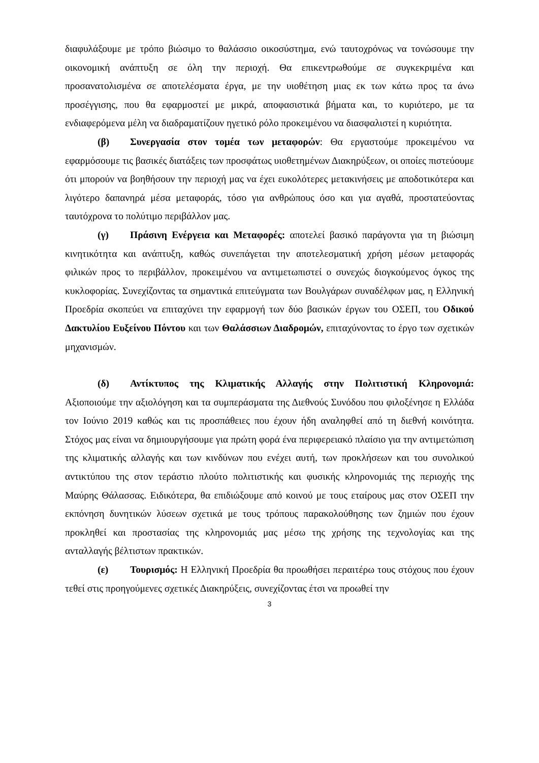διαφυλάξουμε με τρόπο βιώσιμο το θαλάσσιο οικοσύστημα, ενώ ταυτοχρόνως να τονώσουμε την οικονομική ανάπτυξη σε όλη την περιοχή. Θα επικεντρωθούμε σε συγκεκριμένα και προσανατολισμένα σε αποτελέσματα έργα, με την υιοθέτηση μιας εκ των κάτω προς τα άνω προσέγγισης, που θα εφαρμοστεί με μικρά, αποφασιστικά βήματα και, το κυριότερο, με τα ενδιαφερόμενα μέλη να διαδραματίζουν ηγετικό ρόλο προκειμένου να διασφαλιστεί η κυριότητα.
(β) Συνεργασία στον τομέα των μεταφορών: Θα εργαστούμε προκειμένου να εφαρμόσουμε τις βασικές διατάξεις των προσφάτως υιοθετημένων Διακηρύξεων, οι οποίες πιστεύουμε ότι μπορούν να βοηθήσουν την περιοχή μας να έχει ευκολότερες μετακινήσεις με αποδοτικότερα και λιγότερο δαπανηρά μέσα μεταφοράς, τόσο για ανθρώπους όσο και για αγαθά, προστατεύοντας ταυτόχρονα το πολύτιμο περιβάλλον μας.
(γ) Πράσινη Ενέργεια και Μεταφορές: αποτελεί βασικό παράγοντα για τη βιώσιμη κινητικότητα και ανάπτυξη, καθώς συνεπάγεται την αποτελεσματική χρήση μέσων μεταφοράς φιλικών προς το περιβάλλον, προκειμένου να αντιμετωπιστεί ο συνεχώς διογκούμενος όγκος της κυκλοφορίας. Συνεχίζοντας τα σημαντικά επιτεύγματα των Βουλγάρων συναδέλφων μας, η Ελληνική Προεδρία σκοπεύει να επιταχύνει την εφαρμογή των δύο βασικών έργων του ΟΣΕΠ, του Οδικού Δακτυλίου Ευξείνου Πόντου και των Θαλάσσιων Διαδρομών, επιταχύνοντας το έργο των σχετικών μηχανισμών.
(δ) Αντίκτυπος της Κλιματικής Αλλαγής στην Πολιτιστική Κληρονομιά: Αξιοποιούμε την αξιολόγηση και τα συμπεράσματα της Διεθνούς Συνόδου που φιλοξένησε η Ελλάδα τον Ιούνιο 2019 καθώς και τις προσπάθειες που έχουν ήδη αναληφθεί από τη διεθνή κοινότητα. Στόχος μας είναι να δημιουργήσουμε για πρώτη φορά ένα περιφερειακό πλαίσιο για την αντιμετώπιση της κλιματικής αλλαγής και των κινδύνων που ενέχει αυτή, των προκλήσεων και του συνολικού αντικτύπου της στον τεράστιο πλούτο πολιτιστικής και φυσικής κληρονομιάς της περιοχής της Μαύρης Θάλασσας. Ειδικότερα, θα επιδιώξουμε από κοινού με τους εταίρους μας στον ΟΣΕΠ την εκπόνηση δυνητικών λύσεων σχετικά με τους τρόπους παρακολούθησης των ζημιών που έχουν προκληθεί και προστασίας της κληρονομιάς μας μέσω της χρήσης της τεχνολογίας και της ανταλλαγής βέλτιστων πρακτικών.
(ε) Τουρισμός: Η Ελληνική Προεδρία θα προωθήσει περαιτέρω τους στόχους που έχουν τεθεί στις προηγούμενες σχετικές Διακηρύξεις, συνεχίζοντας έτσι να προωθεί την
3